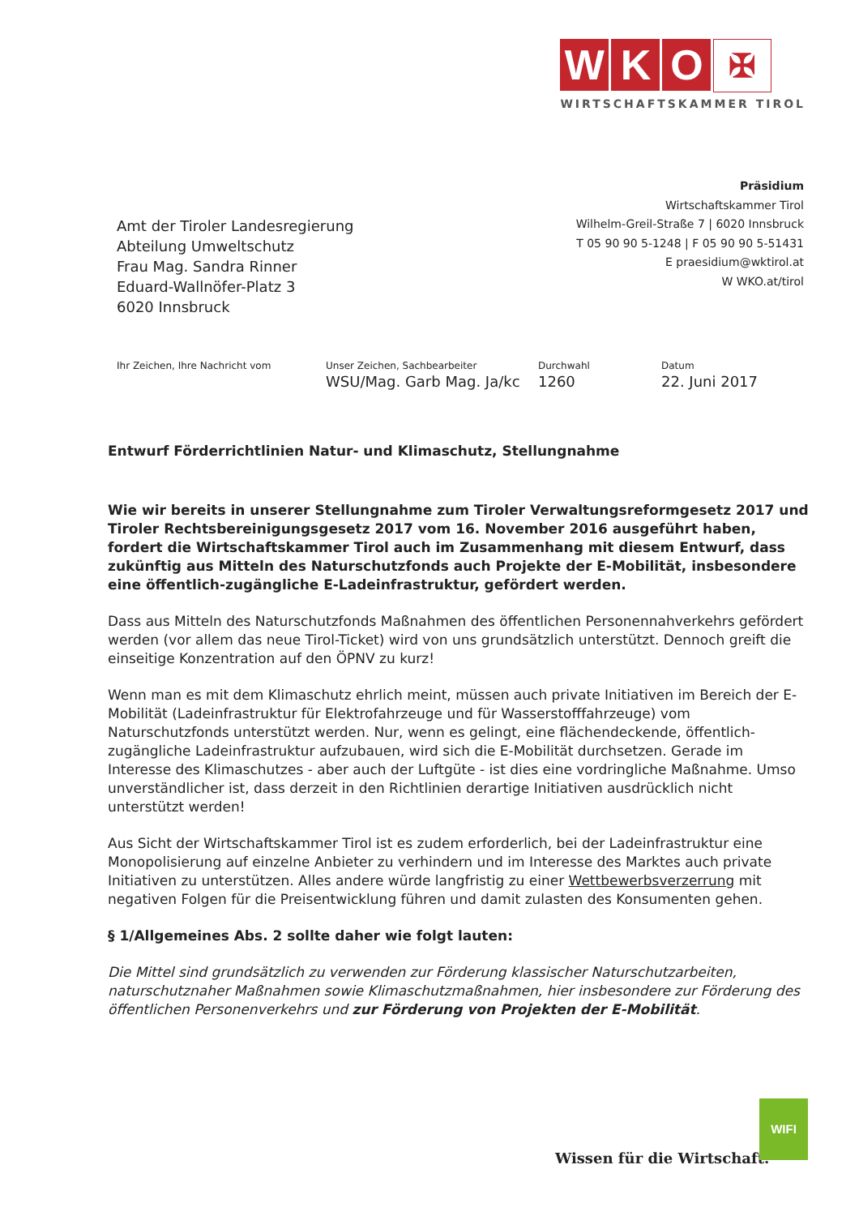W K O ✠
WIRTSCHAFTSKAMMER TIROL
Präsidium
Wirtschaftskammer Tirol
Wilhelm-Greil-Straße 7 | 6020 Innsbruck
T 05 90 90 5-1248 | F 05 90 90 5-51431
E praesidium@wktirol.at
W WKO.at/tirol
Amt der Tiroler Landesregierung
Abteilung Umweltschutz
Frau Mag. Sandra Rinner
Eduard-Wallnöfer-Platz 3
6020 Innsbruck
| Ihr Zeichen, Ihre Nachricht vom | Unser Zeichen, Sachbearbeiter | Durchwahl | Datum |
| --- | --- | --- | --- |
| | WSU/Mag. Garb Mag. Ja/kc | 1260 | 22. Juni 2017 |
Entwurf Förderrichtlinien Natur- und Klimaschutz, Stellungnahme
Wie wir bereits in unserer Stellungnahme zum Tiroler Verwaltungsreformgesetz 2017 und Tiroler Rechtsbereinigungsgesetz 2017 vom 16. November 2016 ausgeführt haben, fordert die Wirtschaftskammer Tirol auch im Zusammenhang mit diesem Entwurf, dass zukünftig aus Mitteln des Naturschutzfonds auch Projekte der E-Mobilität, insbesondere eine öffentlich-zugängliche E-Ladeinfrastruktur, gefördert werden.
Dass aus Mitteln des Naturschutzfonds Maßnahmen des öffentlichen Personennahverkehrs gefördert werden (vor allem das neue Tirol-Ticket) wird von uns grundsätzlich unterstützt. Dennoch greift die einseitige Konzentration auf den ÖPNV zu kurz!
Wenn man es mit dem Klimaschutz ehrlich meint, müssen auch private Initiativen im Bereich der E-Mobilität (Ladeinfrastruktur für Elektrofahrzeuge und für Wasserstofffahrzeuge) vom Naturschutzfonds unterstützt werden. Nur, wenn es gelingt, eine flächendeckende, öffentlich-zugängliche Ladeinfrastruktur aufzubauen, wird sich die E-Mobilität durchsetzen. Gerade im Interesse des Klimaschutzes - aber auch der Luftgüte - ist dies eine vordringliche Maßnahme. Umso unverständlicher ist, dass derzeit in den Richtlinien derartige Initiativen ausdrücklich nicht unterstützt werden!
Aus Sicht der Wirtschaftskammer Tirol ist es zudem erforderlich, bei der Ladeinfrastruktur eine Monopolisierung auf einzelne Anbieter zu verhindern und im Interesse des Marktes auch private Initiativen zu unterstützen. Alles andere würde langfristig zu einer Wettbewerbsverzerrung mit negativen Folgen für die Preisentwicklung führen und damit zulasten des Konsumenten gehen.
§ 1/Allgemeines Abs. 2 sollte daher wie folgt lauten:
Die Mittel sind grundsätzlich zu verwenden zur Förderung klassischer Naturschutzarbeiten, naturschutznaher Maßnahmen sowie Klimaschutzmaßnahmen, hier insbesondere zur Förderung des öffentlichen Personenverkehrs und zur Förderung von Projekten der E-Mobilität.
Wissen für die Wirtschaft.
WIFI